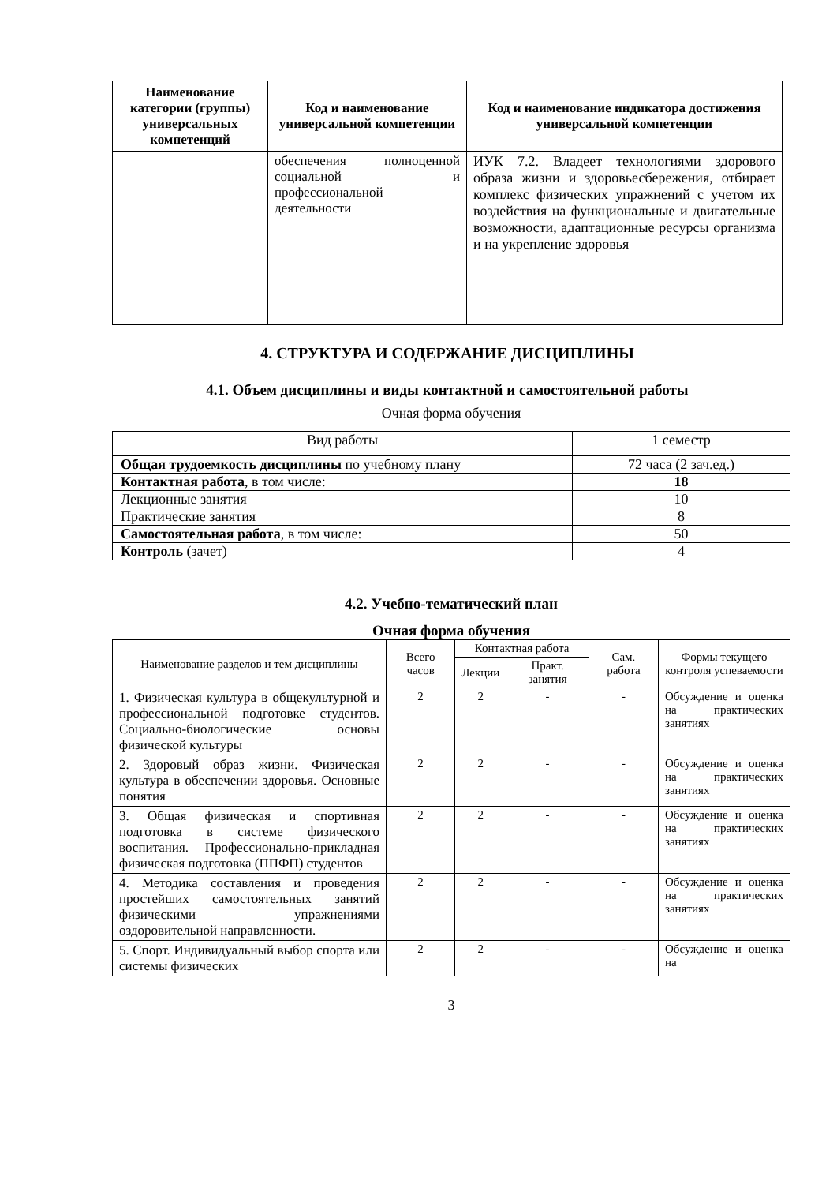| Наименование категории (группы) универсальных компетенций | Код и наименование универсальной компетенции | Код и наименование индикатора достижения универсальной компетенции |
| --- | --- | --- |
| | обеспечения полноценной социальной и профессиональной деятельности | ИУК 7.2. Владеет технологиями здорового образа жизни и здоровьесбережения, отбирает комплекс физических упражнений с учетом их воздействия на функциональные и двигательные возможности, адаптационные ресурсы организма и на укрепление здоровья |
4. СТРУКТУРА И СОДЕРЖАНИЕ ДИСЦИПЛИНЫ
4.1. Объем дисциплины и виды контактной и самостоятельной работы
Очная форма обучения
| Вид работы | 1 семестр |
| Общая трудоемкость дисциплины по учебному плану | 72 часа (2 зач.ед.) |
| Контактная работа , в том числе: | 18 |
| Лекционные занятия | 10 |
| Практические занятия | 8 |
| Самостоятельная работа , в том числе: | 50 |
| Контроль (зачет) | 4 |
4.2. Учебно-тематический план
Очная форма обучения
| Наименование разделов и тем дисциплины | Всего часов | Контактная работа | | Сам. работа | Формы текущего контроля успеваемости |
| --- | --- | --- | --- | --- | --- |
| | | Лекции | Практ. занятия | | |
| 1. Физическая культура в общекультурной и профессиональной подготовке студентов. Социально-биологические основы физической культуры | 2 | 2 | - | - | Обсуждение и оценка на практических занятиях |
| 2. Здоровый образ жизни. Физическая культура в обеспечении здоровья. Основные понятия | 2 | 2 | - | - | Обсуждение и оценка на практических занятиях |
| 3. Общая физическая и спортивная подготовка в системе физического воспитания. Профессионально-прикладная физическая подготовка (ППФП) студентов | 2 | 2 | - | - | Обсуждение и оценка на практических занятиях |
| 4. Методика составления и проведения простейших самостоятельных занятий физическими упражнениями оздоровительной направленности. | 2 | 2 | - | - | Обсуждение и оценка на практических занятиях |
| 5. Спорт. Индивидуальный выбор спорта или системы физических | 2 | 2 | - | - | Обсуждение и оценка на |
3